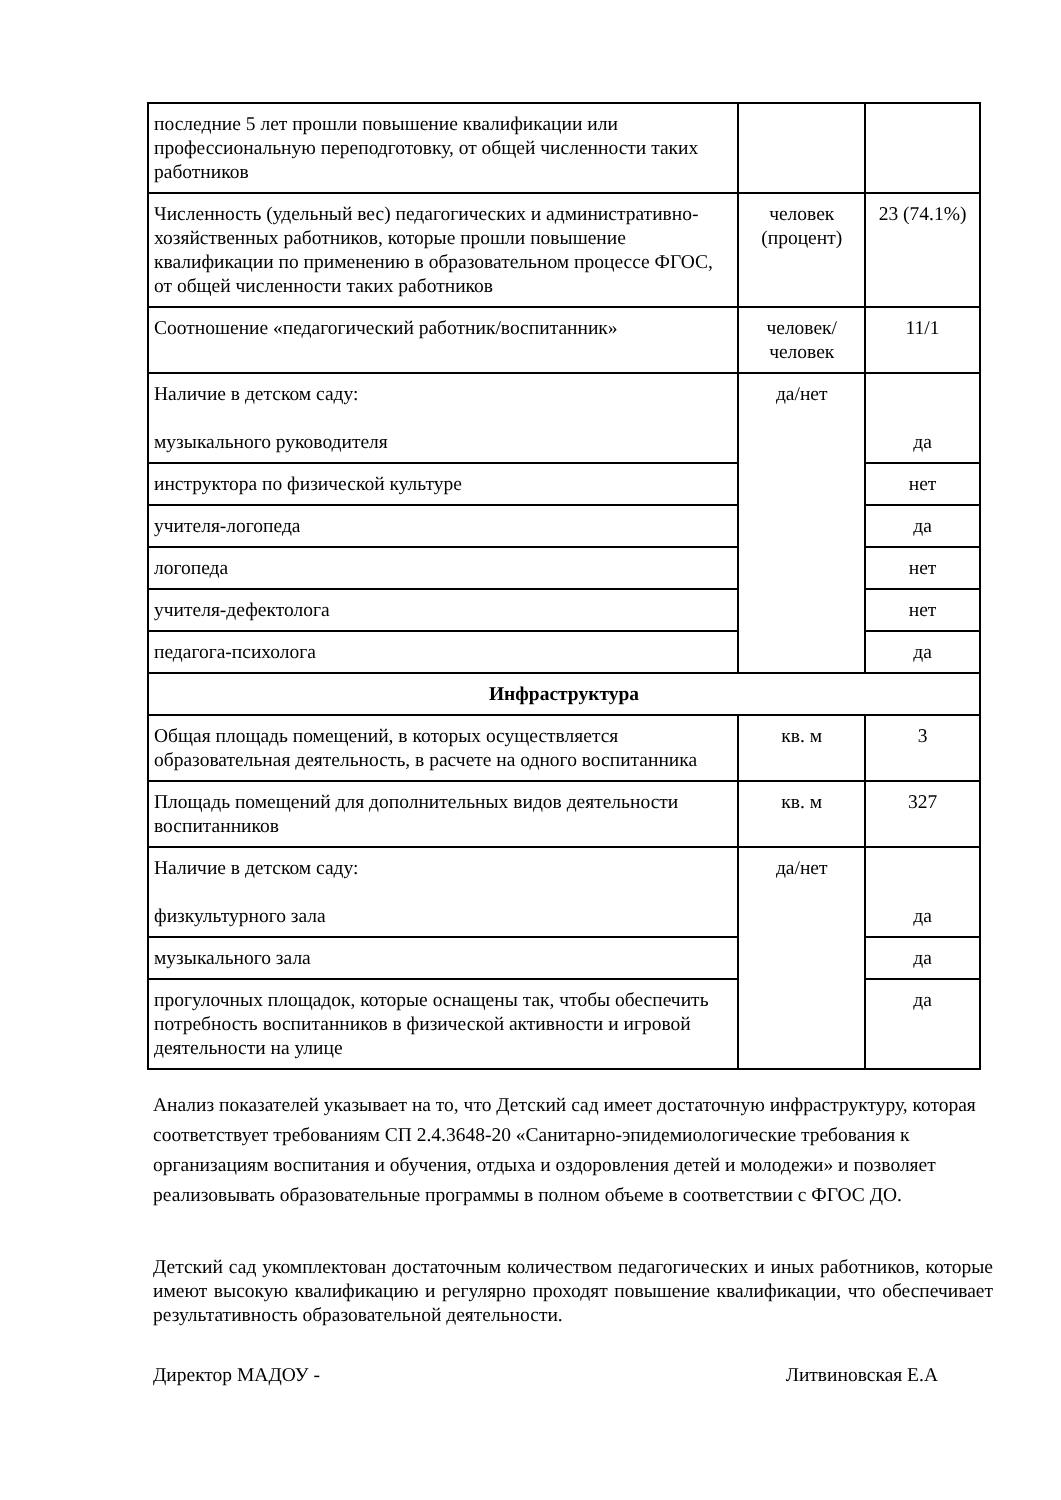| последние 5 лет прошли повышение квалификации или профессиональную переподготовку, от общей численности таких работников | | |
| Численность (удельный вес) педагогических и административно-хозяйственных работников, которые прошли повышение квалификации по применению в образовательном процессе ФГОС, от общей численности таких работников | человек (процент) | 23 (74.1%) |
| Соотношение «педагогический работник/воспитанник» | человек/человек | 11/1 |
| Наличие в детском саду: музыкального руководителя | да/нет | да |
| инструктора по физической культуре | | нет |
| учителя-логопеда | | да |
| логопеда | | нет |
| учителя-дефектолога | | нет |
| педагога-психолога | | да |
| Инфраструктура | | |
| Общая площадь помещений, в которых осуществляется образовательная деятельность, в расчете на одного воспитанника | кв. м | 3 |
| Площадь помещений для дополнительных видов деятельности воспитанников | кв. м | 327 |
| Наличие в детском саду: физкультурного зала | да/нет | да |
| музыкального зала | | да |
| прогулочных площадок, которые оснащены так, чтобы обеспечить потребность воспитанников в физической активности и игровой деятельности на улице | | да |
Анализ показателей указывает на то, что Детский сад имеет достаточную инфраструктуру, которая соответствует требованиям СП 2.4.3648-20 «Санитарно-эпидемиологические требования к организациям воспитания и обучения, отдыха и оздоровления детей и молодежи» и позволяет реализовывать образовательные программы в полном объеме в соответствии с ФГОС ДО.
Детский сад укомплектован достаточным количеством педагогических и иных работников, которые имеют высокую квалификацию и регулярно проходят повышение квалификации, что обеспечивает результативность образовательной деятельности.
Директор МАДОУ - Литвиновская Е.А